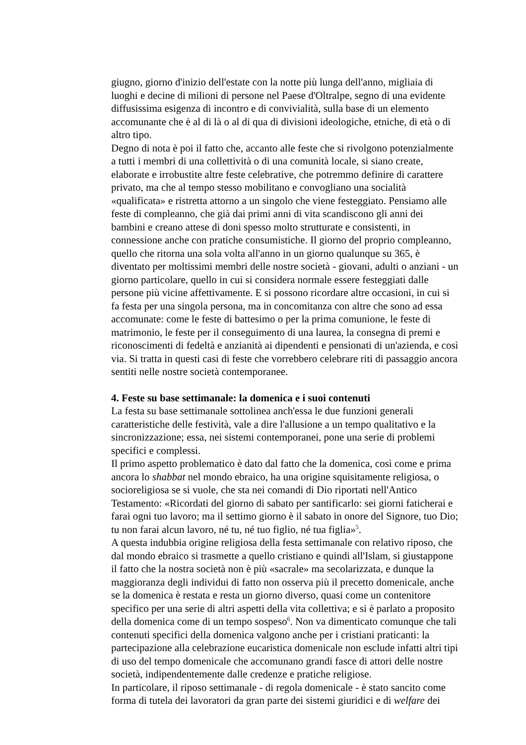giugno, giorno d'inizio dell'estate con la notte più lunga dell'anno, migliaia di luoghi e decine di milioni di persone nel Paese d'Oltralpe, segno di una evidente diffusissima esigenza di incontro e di convivialità, sulla base di un elemento accomunante che è al di là o al di qua di divisioni ideologiche, etniche, di età o di altro tipo.
Degno di nota è poi il fatto che, accanto alle feste che si rivolgono potenzialmente a tutti i membri di una collettività o di una comunità locale, si siano create, elaborate e irrobustite altre feste celebrative, che potremmo definire di carattere privato, ma che al tempo stesso mobilitano e convogliano una socialità «qualificata» e ristretta attorno a un singolo che viene festeggiato. Pensiamo alle feste di compleanno, che già dai primi anni di vita scandiscono gli anni dei bambini e creano attese di doni spesso molto strutturate e consistenti, in connessione anche con pratiche consumistiche. Il giorno del proprio compleanno, quello che ritorna una sola volta all'anno in un giorno qualunque su 365, è diventato per moltissimi membri delle nostre società - giovani, adulti o anziani - un giorno particolare, quello in cui si considera normale essere festeggiati dalle persone più vicine affettivamente. E si possono ricordare altre occasioni, in cui si fa festa per una singola persona, ma in concomitanza con altre che sono ad essa accomunate: come le feste di battesimo o per la prima comunione, le feste di matrimonio, le feste per il conseguimento di una laurea, la consegna di premi e riconoscimenti di fedeltà e anzianità ai dipendenti e pensionati di un'azienda, e così via. Si tratta in questi casi di feste che vorrebbero celebrare riti di passaggio ancora sentiti nelle nostre società contemporanee.
4. Feste su base settimanale: la domenica e i suoi contenuti
La festa su base settimanale sottolinea anch'essa le due funzioni generali caratteristiche delle festività, vale a dire l'allusione a un tempo qualitativo e la sincronizzazione; essa, nei sistemi contemporanei, pone una serie di problemi specifici e complessi.
Il primo aspetto problematico è dato dal fatto che la domenica, così come e prima ancora lo shabbat nel mondo ebraico, ha una origine squisitamente religiosa, o socioreligiosa se si vuole, che sta nei comandi di Dio riportati nell'Antico Testamento: «Ricordati del giorno di sabato per santificarlo: sei giorni faticherai e farai ogni tuo lavoro; ma il settimo giorno è il sabato in onore del Signore, tuo Dio; tu non farai alcun lavoro, né tu, né tuo figlio, né tua figlia»<sup>5</sup>.
A questa indubbia origine religiosa della festa settimanale con relativo riposo, che dal mondo ebraico si trasmette a quello cristiano e quindi all'Islam, si giustappone il fatto che la nostra società non è più «sacrale» ma secolarizzata, e dunque la maggioranza degli individui di fatto non osserva più il precetto domenicale, anche se la domenica è restata e resta un giorno diverso, quasi come un contenitore specifico per una serie di altri aspetti della vita collettiva; e si è parlato a proposito della domenica come di un tempo sospeso<sup>6</sup>. Non va dimenticato comunque che tali contenuti specifici della domenica valgono anche per i cristiani praticanti: la partecipazione alla celebrazione eucaristica domenicale non esclude infatti altri tipi di uso del tempo domenicale che accomunano grandi fasce di attori delle nostre società, indipendentemente dalle credenze e pratiche religiose.
In particolare, il riposo settimanale - di regola domenicale - è stato sancito come forma di tutela dei lavoratori da gran parte dei sistemi giuridici e di welfare dei